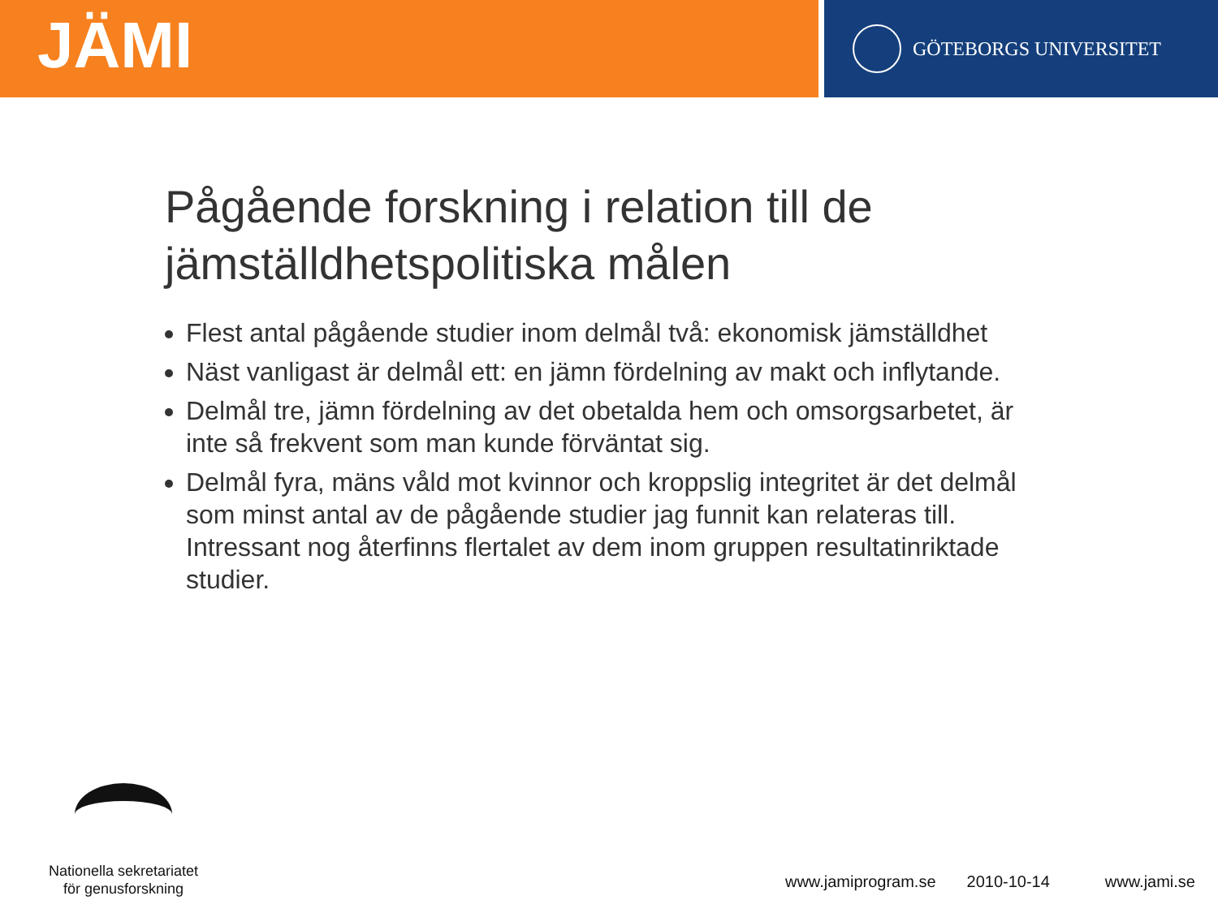JÄMI
GÖTEBORGS UNIVERSITET
Pågående forskning i relation till de jämställdhetspolitiska målen
Flest antal pågående studier inom delmål två: ekonomisk jämställdhet
Näst vanligast är delmål ett: en jämn fördelning av makt och inflytande.
Delmål tre, jämn fördelning av det obetalda hem och omsorgsarbetet, är inte så frekvent som man kunde förväntat sig.
Delmål fyra, mäns våld mot kvinnor och kroppslig integritet är det delmål som minst antal av de pågående studier jag funnit kan relateras till. Intressant nog återfinns flertalet av dem inom gruppen resultatinriktade studier.
Nationella sekretariatet
för genusforskning
www.jamiprogram.se 2010-10-14 www.jami.se